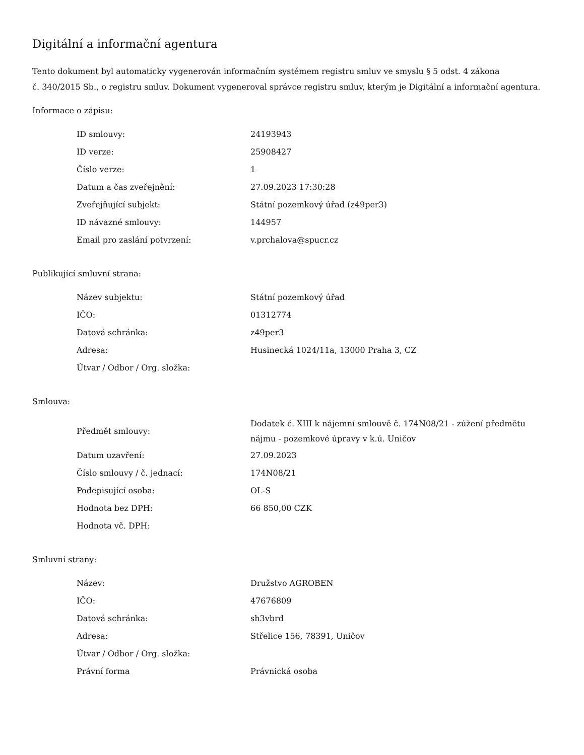Digitální a informační agentura
Tento dokument byl automaticky vygenerován informačním systémem registru smluv ve smyslu § 5 odst. 4 zákona
č. 340/2015 Sb., o registru smluv. Dokument vygeneroval správce registru smluv, kterým je Digitální a informační agentura.
Informace o zápisu:
| ID smlouvy: | 24193943 |
| ID verze: | 25908427 |
| Číslo verze: | 1 |
| Datum a čas zveřejnění: | 27.09.2023 17:30:28 |
| Zveřejňující subjekt: | Státní pozemkový úřad (z49per3) |
| ID návazné smlouvy: | 144957 |
| Email pro zaslání potvrzení: | v.prchalova@spucr.cz |
Publikující smluvní strana:
| Název subjektu: | Státní pozemkový úřad |
| IČO: | 01312774 |
| Datová schránka: | z49per3 |
| Adresa: | Husinecká 1024/11a, 13000 Praha 3, CZ |
| Útvar / Odbor / Org. složka: | |
Smlouva:
| Předmět smlouvy: | Dodatek č. XIII k nájemní smlouvě č. 174N08/21 - zúžení předmětu nájmu - pozemkové úpravy v k.ú. Uničov |
| Datum uzavření: | 27.09.2023 |
| Číslo smlouvy / č. jednací: | 174N08/21 |
| Podepisující osoba: | OL-S |
| Hodnota bez DPH: | 66 850,00 CZK |
| Hodnota vč. DPH: | |
Smluvní strany:
| Název: | Družstvo AGROBEN |
| IČO: | 47676809 |
| Datová schránka: | sh3vbrd |
| Adresa: | Střelice 156, 78391, Uničov |
| Útvar / Odbor / Org. složka: | |
| Právní forma | Právnická osoba |